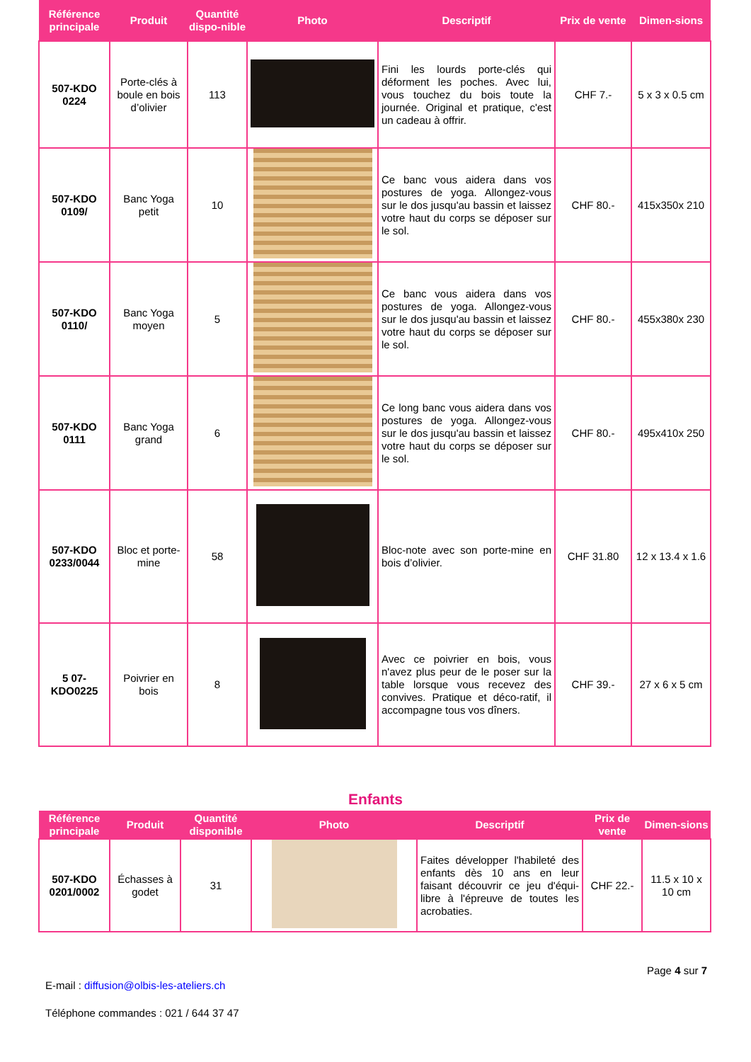| Référence principale | Produit | Quantité dispo-nible | Photo | Descriptif | Prix de vente | Dimen-sions |
| --- | --- | --- | --- | --- | --- | --- |
| 507-KDO 0224 | Porte-clés à boule en bois d’olivier | 113 | | Fini les lourds porte-clés qui déforment les poches. Avec lui, vous touchez du bois toute la journée. Original et pratique, c'est un cadeau à offrir. | CHF 7.- | 5 x 3 x 0.5 cm |
| 507-KDO 0109/ | Banc Yoga petit | 10 | | Ce banc vous aidera dans vos postures de yoga. Allongez-vous sur le dos jusqu'au bassin et laissez votre haut du corps se déposer sur le sol. | CHF 80.- | 415x350x 210 |
| 507-KDO 0110/ | Banc Yoga moyen | 5 | | Ce banc vous aidera dans vos postures de yoga. Allongez-vous sur le dos jusqu'au bassin et laissez votre haut du corps se déposer sur le sol. | CHF 80.- | 455x380x 230 |
| 507-KDO 0111 | Banc Yoga grand | 6 | | Ce long banc vous aidera dans vos postures de yoga. Allongez-vous sur le dos jusqu'au bassin et laissez votre haut du corps se déposer sur le sol. | CHF 80.- | 495x410x 250 |
| 507-KDO 0233/0044 | Bloc et porte-mine | 58 | | Bloc-note avec son porte-mine en bois d’olivier. | CHF 31.80 | 12 x 13.4 x 1.6 |
| 5 07-KDO0225 | Poivrier en bois | 8 | | Avec ce poivrier en bois, vous n'avez plus peur de le poser sur la table lorsque vous recevez des convives. Pratique et déco-ratif, il accompagne tous vos dîners. | CHF 39.- | 27 x 6 x 5 cm |
Enfants
| Référence principale | Produit | Quantité disponible | Photo | Descriptif | Prix de vente | Dimen-sions |
| --- | --- | --- | --- | --- | --- | --- |
| 507-KDO 0201/0002 | Échasses à godet | 31 | | Faites développer l'habileté des enfants dès 10 ans en leur faisant découvrir ce jeu d'équi-libre à l'épreuve de toutes les acrobaties. | CHF 22.- | 11.5 x 10 x 10 cm |
Page 4 sur 7
E-mail : diffusion@olbis-les-ateliers.ch
Téléphone commandes : 021 / 644 37 47